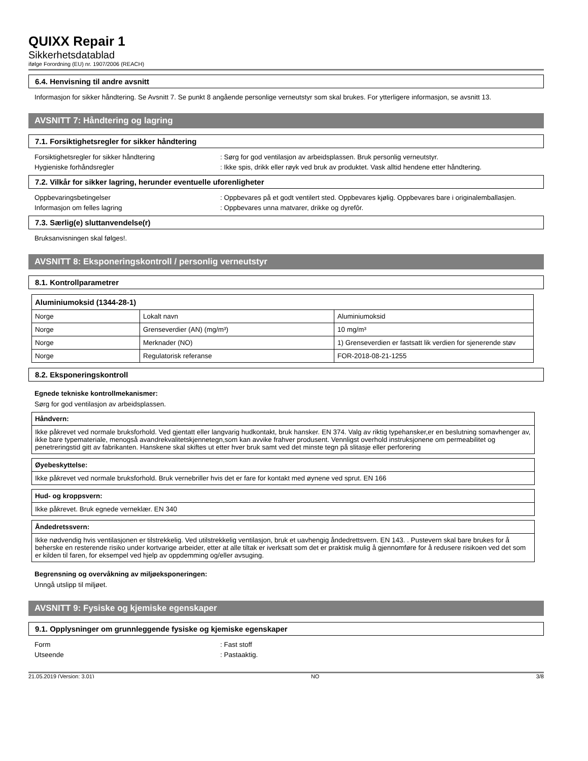QUIXX Repair 1
Sikkerhetsdatablad
ifølge Forordning (EU) nr. 1907/2006 (REACH)
6.4. Henvisning til andre avsnitt
Informasjon for sikker håndtering. Se Avsnitt 7. Se punkt 8 angående personlige verneutstyr som skal brukes. For ytterligere informasjon, se avsnitt 13.
AVSNITT 7: Håndtering og lagring
7.1. Forsiktighetsregler for sikker håndtering
Forsiktighetsregler for sikker håndtering: Sørg for god ventilasjon av arbeidsplassen. Bruk personlig verneutstyr.
Hygieniske forhåndsregler: Ikke spis, drikk eller røyk ved bruk av produktet. Vask alltid hendene etter håndtering.
7.2. Vilkår for sikker lagring, herunder eventuelle uforenligheter
Oppbevaringsbetingelser: Oppbevares på et godt ventilert sted. Oppbevares kjølig. Oppbevares bare i originalemballasjen.
Informasjon om felles lagring: Oppbevares unna matvarer, drikke og dyrefôr.
7.3. Særlig(e) sluttanvendelse(r)
Bruksanvisningen skal følges!.
AVSNITT 8: Eksponeringskontroll / personlig verneutstyr
8.1. Kontrollparametrer
| Aluminiumoksid (1344-28-1) | | |
| --- | --- | --- |
| Norge | Lokalt navn | Aluminiumoksid |
| Norge | Grenseverdier (AN) (mg/m³) | 10 mg/m³ |
| Norge | Merknader (NO) | 1) Grenseverdien er fastsatt lik verdien for sjenerende støv |
| Norge | Regulatorisk referanse | FOR-2018-08-21-1255 |
8.2. Eksponeringskontroll
Egnede tekniske kontrollmekanismer:
Sørg for god ventilasjon av arbeidsplassen.
Håndvern:
Ikke påkrevet ved normale bruksforhold. Ved gjentatt eller langvarig hudkontakt, bruk hansker. EN 374. Valg av riktig typehansker,er en beslutning somavhenger av, ikke bare typemateriale, menogså avandrekvalitetskjennetegn,som kan avvike frahver produsent. Vennligst overhold instruksjonene om permeabilitet og penetreringstid gitt av fabrikanten. Hanskene skal skiftes ut etter hver bruk samt ved det minste tegn på slitasje eller perforering
Øyebeskyttelse:
Ikke påkrevet ved normale bruksforhold. Bruk vernebriller hvis det er fare for kontakt med øynene ved sprut. EN 166
Hud- og kroppsvern:
Ikke påkrevet. Bruk egnede verneklær. EN 340
Åndedretssvern:
Ikke nødvendig hvis ventilasjonen er tilstrekkelig. Ved utilstrekkelig ventilasjon, bruk et uavhengig åndedrettsvern. EN 143. . Pustevern skal bare brukes for å beherske en resterende risiko under kortvarige arbeider, etter at alle tiltak er iverksatt som det er praktisk mulig å gjennomføre for å redusere risikoen ved det som er kilden til faren, for eksempel ved hjelp av oppdemming og/eller avsuging.
Begrensning og overvåkning av miljøeksponeringen:
Unngå utslipp til miljøet.
AVSNITT 9: Fysiske og kjemiske egenskaper
9.1. Opplysninger om grunnleggende fysiske og kjemiske egenskaper
Form: Fast stoff
Utseende: Pastaaktig.
21.05.2019 (Versjon: 3.01) NO 3/8